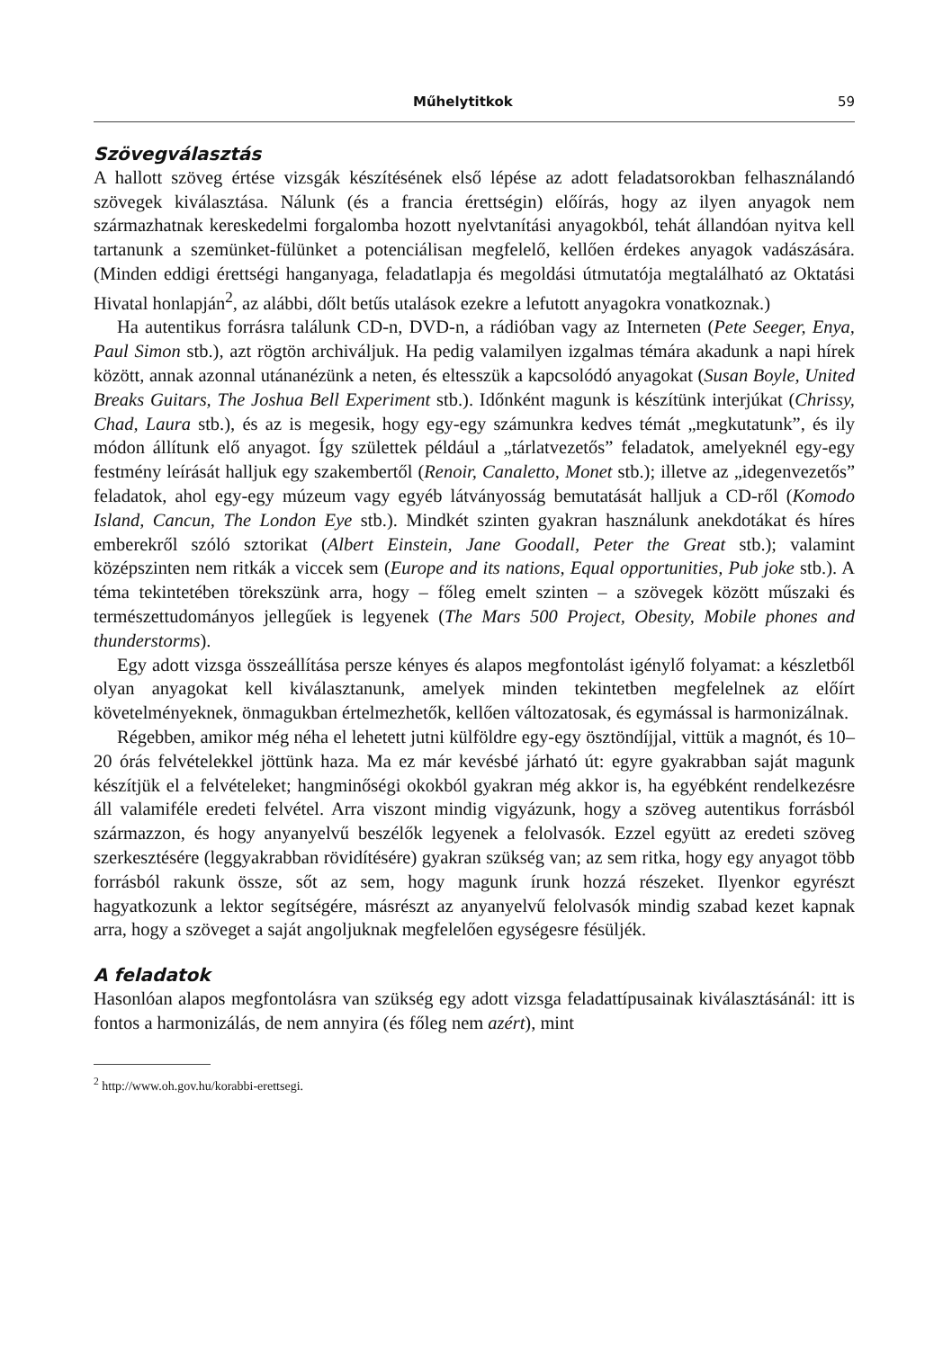Műhelytitkok 59
Szövegválasztás
A hallott szöveg értése vizsgák készítésének első lépése az adott feladatsorokban felhasználandó szövegek kiválasztása. Nálunk (és a francia érettségin) előírás, hogy az ilyen anyagok nem származhatnak kereskedelmi forgalomba hozott nyelvtanítási anyagokból, tehát állandóan nyitva kell tartanunk a szemünket-fülünket a potenciálisan megfelelő, kellően érdekes anyagok vadászására. (Minden eddigi érettségi hanganyaga, feladatlapja és megoldási útmutatója megtalálható az Oktatási Hivatal honlapján<sup>2</sup>, az alábbi, dőlt betűs utalások ezekre a lefutott anyagokra vonatkoznak.)
Ha autentikus forrásra találunk CD-n, DVD-n, a rádióban vagy az Interneten (Pete Seeger, Enya, Paul Simon stb.), azt rögtön archiváljuk. Ha pedig valamilyen izgalmas témára akadunk a napi hírek között, annak azonnal utánanézünk a neten, és eltesszük a kapcsolódó anyagokat (Susan Boyle, United Breaks Guitars, The Joshua Bell Experiment stb.). Időnként magunk is készítünk interjúkat (Chrissy, Chad, Laura stb.), és az is megesik, hogy egy-egy számunkra kedves témát „megkutatunk”, és ily módon állítunk elő anyagot. Így születtek például a „tárlatvezetős” feladatok, amelyeknél egy-egy festmény leírását halljuk egy szakembertől (Renoir, Canaletto, Monet stb.); illetve az „idegenvezetős” feladatok, ahol egy-egy múzeum vagy egyéb látványosság bemutatását halljuk a CD-ről (Komodo Island, Cancun, The London Eye stb.). Mindkét szinten gyakran használunk anekdotákat és híres emberekről szóló sztorikat (Albert Einstein, Jane Goodall, Peter the Great stb.); valamint középszinten nem ritkák a viccek sem (Europe and its nations, Equal opportunities, Pub joke stb.). A téma tekintetében törekszünk arra, hogy – főleg emelt szinten – a szövegek között műszaki és természettudományos jellegűek is legyenek (The Mars 500 Project, Obesity, Mobile phones and thunderstorms).
Egy adott vizsga összeállítása persze kényes és alapos megfontolást igénylő folyamat: a készletből olyan anyagokat kell kiválasztanunk, amelyek minden tekintetben megfelelnek az előírt követelményeknek, önmagukban értelmezhetők, kellően változatosak, és egymással is harmonizálnak.
Régebben, amikor még néha el lehetett jutni külföldre egy-egy ösztöndíjjal, vittük a magnót, és 10–20 órás felvételekkel jöttünk haza. Ma ez már kevésbé járható út: egyre gyakrabban saját magunk készítjük el a felvételeket; hangminőségi okokból gyakran még akkor is, ha egyébként rendelkezésre áll valamiféle eredeti felvétel. Arra viszont mindig vigyázunk, hogy a szöveg autentikus forrásból származzon, és hogy anyanyelvű beszélők legyenek a felolvasók. Ezzel együtt az eredeti szöveg szerkesztésére (leggyakrabban rövidítésére) gyakran szükség van; az sem ritka, hogy egy anyagot több forrásból rakunk össze, sőt az sem, hogy magunk írunk hozzá részeket. Ilyenkor egyrészt hagyatkozunk a lektor segítségére, másrészt az anyanyelvű felolvasók mindig szabad kezet kapnak arra, hogy a szöveget a saját angoljuknak megfelelően egységesre fésüljék.
A feladatok
Hasonlóan alapos megfontolásra van szükség egy adott vizsga feladattípusainak kiválasztásánál: itt is fontos a harmonizálás, de nem annyira (és főleg nem azért), mint
<sup>2</sup> http://www.oh.gov.hu/korabbi-erettsegi.